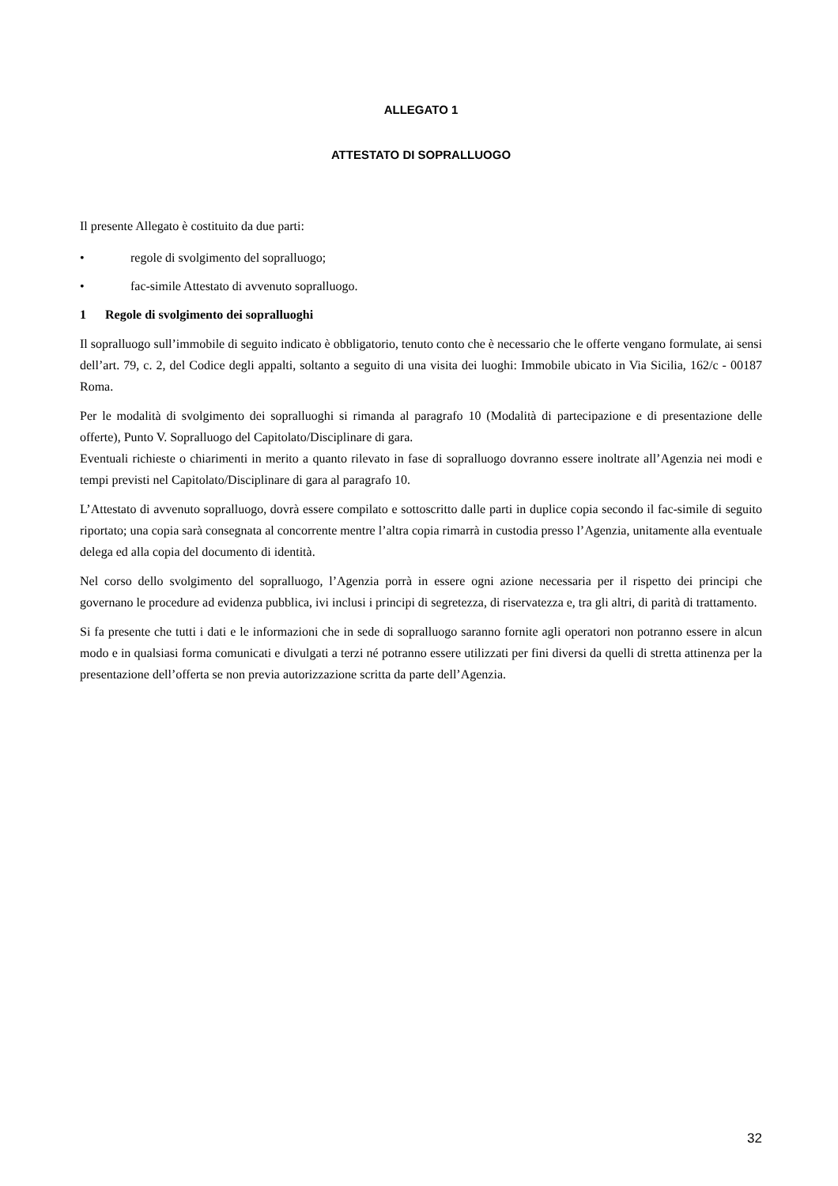ALLEGATO 1
ATTESTATO DI SOPRALLUOGO
Il presente Allegato è costituito da due parti:
• regole di svolgimento del sopralluogo;
• fac-simile Attestato di avvenuto sopralluogo.
1 Regole di svolgimento dei sopralluoghi
Il sopralluogo sull’immobile di seguito indicato è obbligatorio, tenuto conto che è necessario che le offerte vengano formulate, ai sensi dell’art. 79, c. 2, del Codice degli appalti, soltanto a seguito di una visita dei luoghi: Immobile ubicato in Via Sicilia, 162/c - 00187 Roma.
Per le modalità di svolgimento dei sopralluoghi si rimanda al paragrafo 10 (Modalità di partecipazione e di presentazione delle offerte), Punto V. Sopralluogo del Capitolato/Disciplinare di gara.
Eventuali richieste o chiarimenti in merito a quanto rilevato in fase di sopralluogo dovranno essere inoltrate all’Agenzia nei modi e tempi previsti nel Capitolato/Disciplinare di gara al paragrafo 10.
L’Attestato di avvenuto sopralluogo, dovrà essere compilato e sottoscritto dalle parti in duplice copia secondo il fac-simile di seguito riportato; una copia sarà consegnata al concorrente mentre l’altra copia rimarrà in custodia presso l’Agenzia, unitamente alla eventuale delega ed alla copia del documento di identità.
Nel corso dello svolgimento del sopralluogo, l’Agenzia porrà in essere ogni azione necessaria per il rispetto dei principi che governano le procedure ad evidenza pubblica, ivi inclusi i principi di segretezza, di riservatezza e, tra gli altri, di parità di trattamento.
Si fa presente che tutti i dati e le informazioni che in sede di sopralluogo saranno fornite agli operatori non potranno essere in alcun modo e in qualsiasi forma comunicati e divulgati a terzi né potranno essere utilizzati per fini diversi da quelli di stretta attinenza per la presentazione dell’offerta se non previa autorizzazione scritta da parte dell’Agenzia.
32